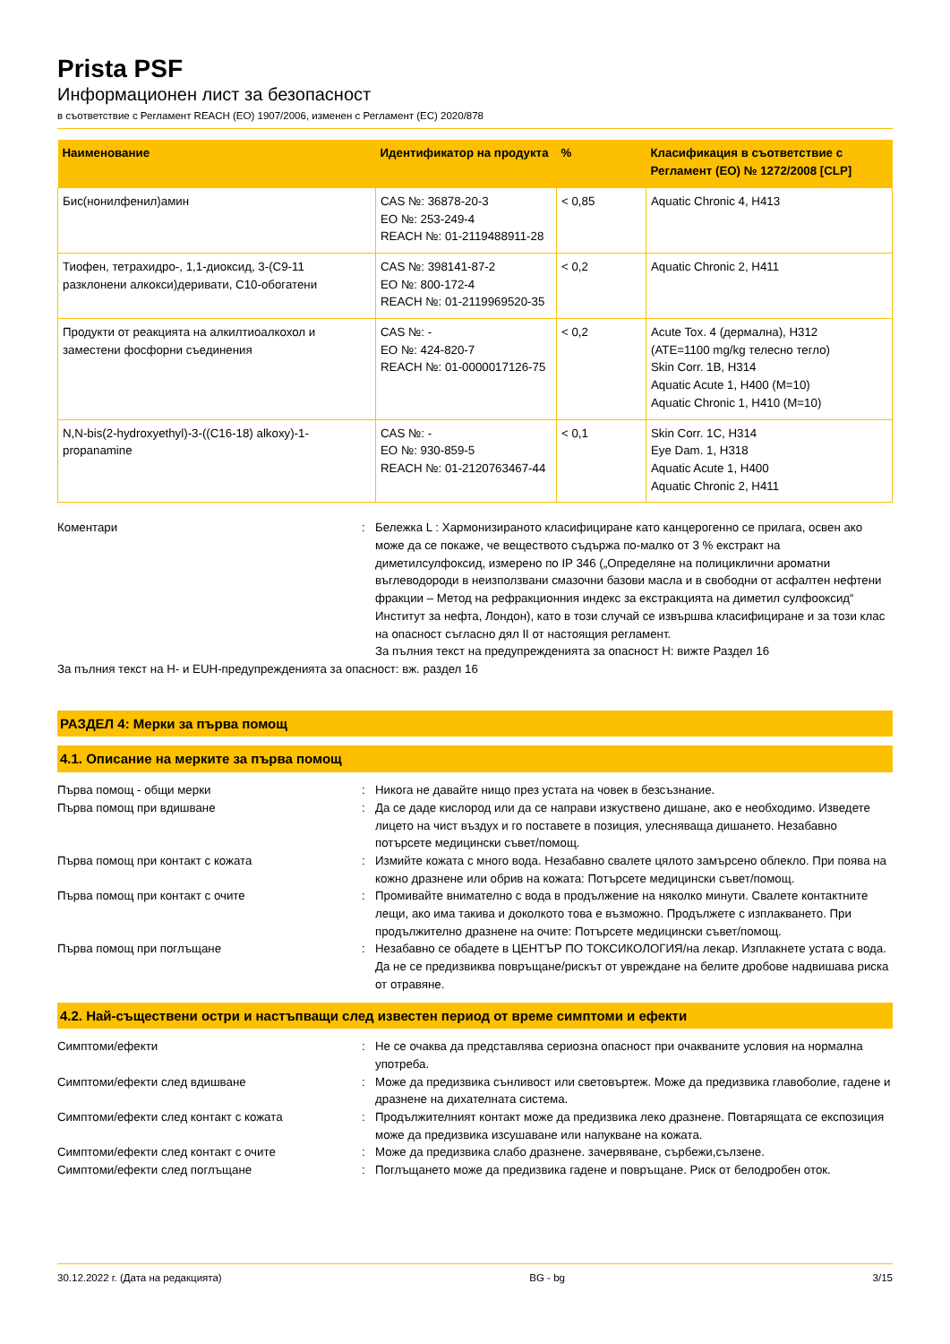Prista PSF
Информационен лист за безопасност
в съответствие с Регламент REACH (ЕО) 1907/2006, изменен с Регламент (ЕС) 2020/878
| Наименование | Идентификатор на продукта | % | Класификация в съответствие с Регламент (ЕО) № 1272/2008 [CLP] |
| --- | --- | --- | --- |
| Бис(нонилфенил)амин | CAS №: 36878-20-3 ЕО №: 253-249-4 REACH №: 01-2119488911-28 | < 0,85 | Aquatic Chronic 4, H413 |
| Тиофен, тетрахидро-, 1,1-диоксид, 3-(C9-11 разклонени алкокси)деривати, C10-обогатени | CAS №: 398141-87-2 ЕО №: 800-172-4 REACH №: 01-2119969520-35 | < 0,2 | Aquatic Chronic 2, H411 |
| Продукти от реакцията на алкилтиоалкохол и заместени фосфорни съединения | CAS №: - ЕО №: 424-820-7 REACH №: 01-0000017126-75 | < 0,2 | Acute Tox. 4 (дермална), H312 (ATE=1100 mg/kg телесно тегло) Skin Corr. 1B, H314 Aquatic Acute 1, H400 (M=10) Aquatic Chronic 1, H410 (M=10) |
| N,N-bis(2-hydroxyethyl)-3-((C16-18) alkoxy)-1-propanamine | CAS №: - ЕО №: 930-859-5 REACH №: 01-2120763467-44 | < 0,1 | Skin Corr. 1C, H314 Eye Dam. 1, H318 Aquatic Acute 1, H400 Aquatic Chronic 2, H411 |
Коментари : Бележка L : Хармонизираното класифициране като канцерогенно се прилага, освен ако може да се покаже, че веществото съдържа по-малко от 3 % екстракт на диметилсулфоксид, измерено по IP 346 („Определяне на полициклични ароматни въглеводороди в неизползвани смазочни базови масла и в свободни от асфалтен нефтени фракции – Метод на рефракционния индекс за екстракцията на диметил сулфооксид“ Институт за нефта, Лондон), като в този случай се извършва класифициране и за този клас на опасност съгласно дял II от настоящия регламент.
За пълния текст на предупрежденията за опасност H: вижте Раздел 16
За пълния текст на H- и EUH-предупрежденията за опасност: вж. раздел 16
РАЗДЕЛ 4: Мерки за първа помощ
4.1. Описание на мерките за първа помощ
Първа помощ - общи мерки : Никога не давайте нищо през устата на човек в безсъзнание.
Първа помощ при вдишване : Да се даде кислород или да се направи изкуствено дишане, ако е необходимо. Изведете лицето на чист въздух и го поставете в позиция, улесняваща дишането. Незабавно потърсете медицински съвет/помощ.
Първа помощ при контакт с кожата : Измийте кожата с много вода. Незабавно свалете цялото замърсено облекло. При поява на кожно дразнене или обрив на кожата: Потърсете медицински съвет/помощ.
Първа помощ при контакт с очите : Промивайте внимателно с вода в продължение на няколко минути. Свалете контактните лещи, ако има такива и доколкото това е възможно. Продължете с изплакването. При продължително дразнене на очите: Потърсете медицински съвет/помощ.
Първа помощ при поглъщане : Незабавно се обадете в ЦЕНТЪР ПО ТОКСИКОЛОГИЯ/на лекар. Изплакнете устата с вода. Да не се предизвиква повръщане/рискът от увреждане на белите дробове надвишава риска от отравяне.
4.2. Най-съществени остри и настъпващи след известен период от време симптоми и ефекти
Симптоми/ефекти : Не се очаква да представлява сериозна опасност при очакваните условия на нормална употреба.
Симптоми/ефекти след вдишване : Може да предизвика сънливост или световъртеж. Може да предизвика главоболие, гадене и дразнене на дихателната система.
Симптоми/ефекти след контакт с кожата : Продължителният контакт може да предизвика леко дразнене. Повтарящата се експозиция може да предизвика изсушаване или напукване на кожата.
Симптоми/ефекти след контакт с очите : Може да предизвика слабо дразнене. зачервяване, сърбежи,сълзене.
Симптоми/ефекти след поглъщане : Поглъщането може да предизвика гадене и повръщане. Риск от белодробен оток.
30.12.2022 г. (Дата на редакцията) BG - bg 3/15